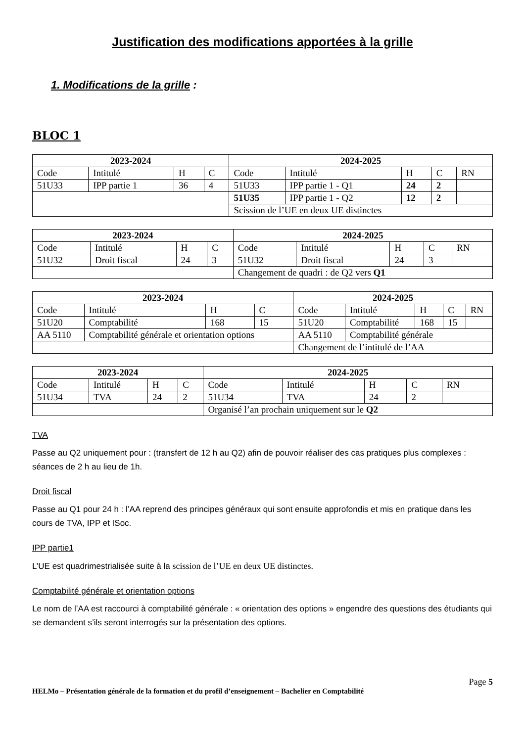Justification des modifications apportées à la grille
1. Modifications de la grille :
BLOC 1
| 2023-2024 | | | | 2024-2025 | | | | |
| --- | --- | --- | --- | --- | --- | --- | --- | --- |
| Code | Intitulé | H | C | Code | Intitulé | H | C | RN |
| 51U33 | IPP partie 1 | 36 | 4 | 51U33 | IPP partie 1 - Q1 | 24 | 2 | |
| | | | | 51U35 | IPP partie 1 - Q2 | 12 | 2 | |
| | | | | Scission de l’UE en deux UE distinctes | | | | |
| 2023-2024 | | | | 2024-2025 | | | | |
| --- | --- | --- | --- | --- | --- | --- | --- | --- |
| Code | Intitulé | H | C | Code | Intitulé | H | C | RN |
| 51U32 | Droit fiscal | 24 | 3 | 51U32 | Droit fiscal | 24 | 3 | |
| | | | | Changement de quadri : de Q2 vers Q1 | | | | |
| 2023-2024 | | | | 2024-2025 | | | | |
| --- | --- | --- | --- | --- | --- | --- | --- | --- |
| Code | Intitulé | H | C | Code | Intitulé | H | C | RN |
| 51U20 | Comptabilité | 168 | 15 | 51U20 | Comptabilité | 168 | 15 | |
| AA 5110 | Comptabilité générale et orientation options | | | AA 5110 | Comptabilité générale | | | |
| | | | | Changement de l’intitulé de l’AA | | | | |
| 2023-2024 | | | | 2024-2025 | | | | |
| --- | --- | --- | --- | --- | --- | --- | --- | --- |
| Code | Intitulé | H | C | Code | Intitulé | H | C | RN |
| 51U34 | TVA | 24 | 2 | 51U34 | TVA | 24 | 2 | |
| | | | | Organisé l’an prochain uniquement sur le Q2 | | | | |
TVA
Passe au Q2 uniquement pour : (transfert de 12 h au Q2) afin de pouvoir réaliser des cas pratiques plus complexes : séances de 2 h au lieu de 1h.
Droit fiscal
Passe au Q1 pour 24 h : l’AA reprend des principes généraux qui sont ensuite approfondis et mis en pratique dans les cours de TVA, IPP et ISoc.
IPP partie1
L’UE est quadrimestrialisée suite à la scission de l’UE en deux UE distinctes.
Comptabilité générale et orientation options
Le nom de l’AA est raccourci à comptabilité générale : « orientation des options » engendre des questions des étudiants qui se demandent s’ils seront interrogés sur la présentation des options.
Page 5
HELMo – Présentation générale de la formation et du profil d’enseignement – Bachelier en Comptabilité